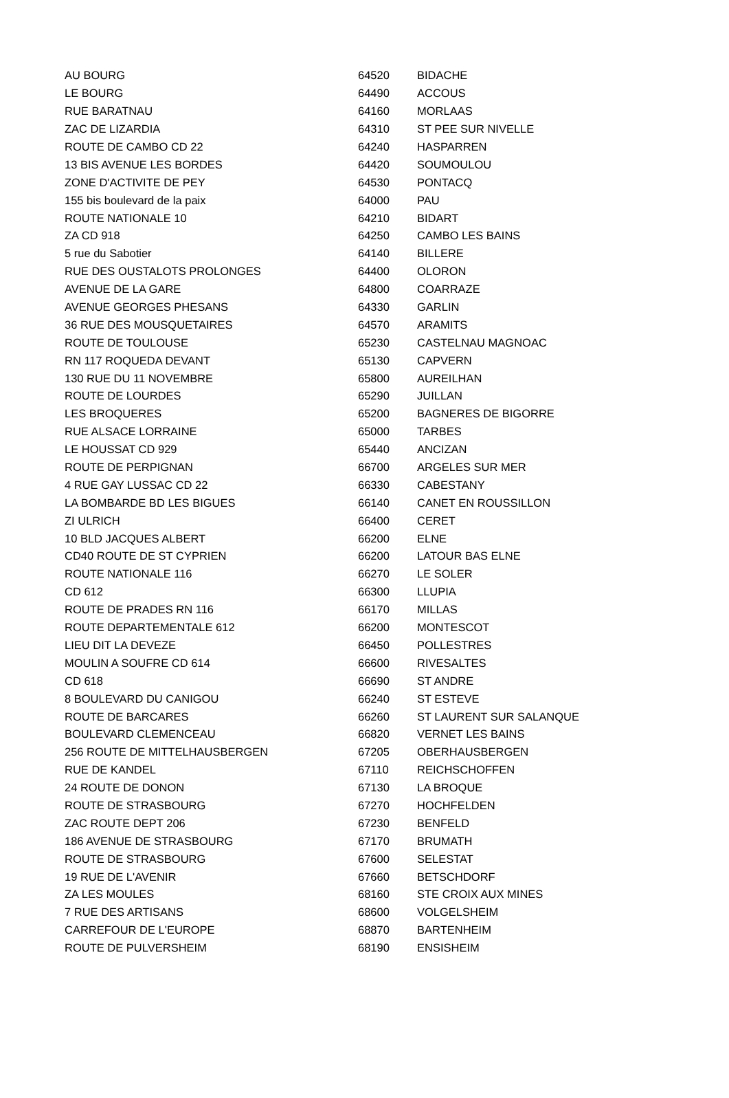| AU BOURG | 64520 | BIDACHE |
| LE BOURG | 64490 | ACCOUS |
| RUE BARATNAU | 64160 | MORLAAS |
| ZAC DE LIZARDIA | 64310 | ST PEE SUR NIVELLE |
| ROUTE DE CAMBO CD 22 | 64240 | HASPARREN |
| 13 BIS AVENUE LES BORDES | 64420 | SOUMOULOU |
| ZONE D'ACTIVITE DE PEY | 64530 | PONTACQ |
| 155 bis boulevard de la paix | 64000 | PAU |
| ROUTE NATIONALE 10 | 64210 | BIDART |
| ZA CD 918 | 64250 | CAMBO LES BAINS |
| 5 rue du Sabotier | 64140 | BILLERE |
| RUE DES OUSTALOTS PROLONGES | 64400 | OLORON |
| AVENUE DE LA GARE | 64800 | COARRAZE |
| AVENUE GEORGES PHESANS | 64330 | GARLIN |
| 36 RUE DES MOUSQUETAIRES | 64570 | ARAMITS |
| ROUTE DE TOULOUSE | 65230 | CASTELNAU MAGNOAC |
| RN 117 ROQUEDA DEVANT | 65130 | CAPVERN |
| 130 RUE DU 11 NOVEMBRE | 65800 | AUREILHAN |
| ROUTE DE LOURDES | 65290 | JUILLAN |
| LES BROQUERES | 65200 | BAGNERES DE BIGORRE |
| RUE ALSACE LORRAINE | 65000 | TARBES |
| LE HOUSSAT CD 929 | 65440 | ANCIZAN |
| ROUTE DE PERPIGNAN | 66700 | ARGELES SUR MER |
| 4 RUE GAY LUSSAC CD 22 | 66330 | CABESTANY |
| LA BOMBARDE BD LES BIGUES | 66140 | CANET EN ROUSSILLON |
| ZI ULRICH | 66400 | CERET |
| 10 BLD JACQUES ALBERT | 66200 | ELNE |
| CD40 ROUTE DE ST CYPRIEN | 66200 | LATOUR BAS ELNE |
| ROUTE NATIONALE 116 | 66270 | LE SOLER |
| CD 612 | 66300 | LLUPIA |
| ROUTE DE PRADES RN 116 | 66170 | MILLAS |
| ROUTE DEPARTEMENTALE 612 | 66200 | MONTESCOT |
| LIEU DIT LA DEVEZE | 66450 | POLLESTRES |
| MOULIN A SOUFRE CD 614 | 66600 | RIVESALTES |
| CD 618 | 66690 | ST ANDRE |
| 8 BOULEVARD DU CANIGOU | 66240 | ST ESTEVE |
| ROUTE DE BARCARES | 66260 | ST LAURENT SUR SALANQUE |
| BOULEVARD CLEMENCEAU | 66820 | VERNET LES BAINS |
| 256 ROUTE DE MITTELHAUSBERGEN | 67205 | OBERHAUSBERGEN |
| RUE DE KANDEL | 67110 | REICHSCHOFFEN |
| 24 ROUTE DE DONON | 67130 | LA BROQUE |
| ROUTE DE STRASBOURG | 67270 | HOCHFELDEN |
| ZAC ROUTE DEPT 206 | 67230 | BENFELD |
| 186 AVENUE DE STRASBOURG | 67170 | BRUMATH |
| ROUTE DE STRASBOURG | 67600 | SELESTAT |
| 19 RUE DE L'AVENIR | 67660 | BETSCHDORF |
| ZA LES MOULES | 68160 | STE CROIX AUX MINES |
| 7 RUE DES ARTISANS | 68600 | VOLGELSHEIM |
| CARREFOUR DE L'EUROPE | 68870 | BARTENHEIM |
| ROUTE DE PULVERSHEIM | 68190 | ENSISHEIM |